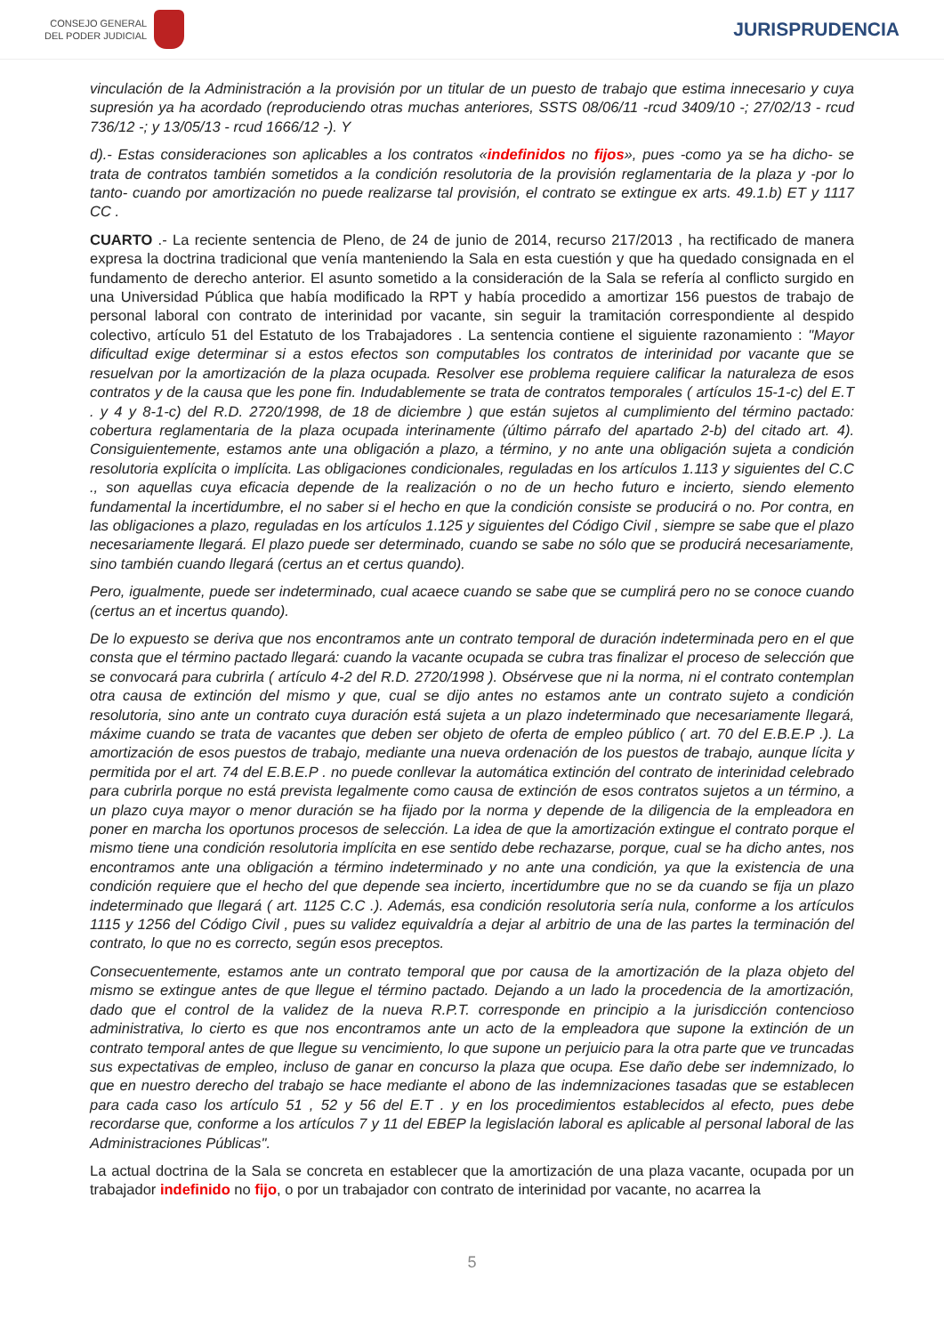CONSEJO GENERAL
DEL PODER JUDICIAL
JURISPRUDENCIA
vinculación de la Administración a la provisión por un titular de un puesto de trabajo que estima innecesario y cuya supresión ya ha acordado (reproduciendo otras muchas anteriores, SSTS 08/06/11 -rcud 3409/10 -; 27/02/13 - rcud 736/12 -; y 13/05/13 - rcud 1666/12 -). Y
d).- Estas consideraciones son aplicables a los contratos «indefinidos no fijos», pues -como ya se ha dicho- se trata de contratos también sometidos a la condición resolutoria de la provisión reglamentaria de la plaza y -por lo tanto- cuando por amortización no puede realizarse tal provisión, el contrato se extingue ex arts. 49.1.b) ET y 1117 CC .
CUARTO .- La reciente sentencia de Pleno, de 24 de junio de 2014, recurso 217/2013 , ha rectificado de manera expresa la doctrina tradicional que venía manteniendo la Sala en esta cuestión y que ha quedado consignada en el fundamento de derecho anterior. El asunto sometido a la consideración de la Sala se refería al conflicto surgido en una Universidad Pública que había modificado la RPT y había procedido a amortizar 156 puestos de trabajo de personal laboral con contrato de interinidad por vacante, sin seguir la tramitación correspondiente al despido colectivo, artículo 51 del Estatuto de los Trabajadores . La sentencia contiene el siguiente razonamiento : "Mayor dificultad exige determinar si a estos efectos son computables los contratos de interinidad por vacante que se resuelvan por la amortización de la plaza ocupada. Resolver ese problema requiere calificar la naturaleza de esos contratos y de la causa que les pone fin. Indudablemente se trata de contratos temporales ( artículos 15-1-c) del E.T . y 4 y 8-1-c) del R.D. 2720/1998, de 18 de diciembre ) que están sujetos al cumplimiento del término pactado: cobertura reglamentaria de la plaza ocupada interinamente (último párrafo del apartado 2-b) del citado art. 4). Consiguientemente, estamos ante una obligación a plazo, a término, y no ante una obligación sujeta a condición resolutoria explícita o implícita. Las obligaciones condicionales, reguladas en los artículos 1.113 y siguientes del C.C ., son aquellas cuya eficacia depende de la realización o no de un hecho futuro e incierto, siendo elemento fundamental la incertidumbre, el no saber si el hecho en que la condición consiste se producirá o no. Por contra, en las obligaciones a plazo, reguladas en los artículos 1.125 y siguientes del Código Civil , siempre se sabe que el plazo necesariamente llegará. El plazo puede ser determinado, cuando se sabe no sólo que se producirá necesariamente, sino también cuando llegará (certus an et certus quando).
Pero, igualmente, puede ser indeterminado, cual acaece cuando se sabe que se cumplirá pero no se conoce cuando (certus an et incertus quando).
De lo expuesto se deriva que nos encontramos ante un contrato temporal de duración indeterminada pero en el que consta que el término pactado llegará: cuando la vacante ocupada se cubra tras finalizar el proceso de selección que se convocará para cubrirla ( artículo 4-2 del R.D. 2720/1998 ). Obsérvese que ni la norma, ni el contrato contemplan otra causa de extinción del mismo y que, cual se dijo antes no estamos ante un contrato sujeto a condición resolutoria, sino ante un contrato cuya duración está sujeta a un plazo indeterminado que necesariamente llegará, máxime cuando se trata de vacantes que deben ser objeto de oferta de empleo público ( art. 70 del E.B.E.P .). La amortización de esos puestos de trabajo, mediante una nueva ordenación de los puestos de trabajo, aunque lícita y permitida por el art. 74 del E.B.E.P . no puede conllevar la automática extinción del contrato de interinidad celebrado para cubrirla porque no está prevista legalmente como causa de extinción de esos contratos sujetos a un término, a un plazo cuya mayor o menor duración se ha fijado por la norma y depende de la diligencia de la empleadora en poner en marcha los oportunos procesos de selección. La idea de que la amortización extingue el contrato porque el mismo tiene una condición resolutoria implícita en ese sentido debe rechazarse, porque, cual se ha dicho antes, nos encontramos ante una obligación a término indeterminado y no ante una condición, ya que la existencia de una condición requiere que el hecho del que depende sea incierto, incertidumbre que no se da cuando se fija un plazo indeterminado que llegará ( art. 1125 C.C .). Además, esa condición resolutoria sería nula, conforme a los artículos 1115 y 1256 del Código Civil , pues su validez equivaldría a dejar al arbitrio de una de las partes la terminación del contrato, lo que no es correcto, según esos preceptos.
Consecuentemente, estamos ante un contrato temporal que por causa de la amortización de la plaza objeto del mismo se extingue antes de que llegue el término pactado. Dejando a un lado la procedencia de la amortización, dado que el control de la validez de la nueva R.P.T. corresponde en principio a la jurisdicción contencioso administrativa, lo cierto es que nos encontramos ante un acto de la empleadora que supone la extinción de un contrato temporal antes de que llegue su vencimiento, lo que supone un perjuicio para la otra parte que ve truncadas sus expectativas de empleo, incluso de ganar en concurso la plaza que ocupa. Ese daño debe ser indemnizado, lo que en nuestro derecho del trabajo se hace mediante el abono de las indemnizaciones tasadas que se establecen para cada caso los artículo 51 , 52 y 56 del E.T . y en los procedimientos establecidos al efecto, pues debe recordarse que, conforme a los artículos 7 y 11 del EBEP la legislación laboral es aplicable al personal laboral de las Administraciones Públicas".
La actual doctrina de la Sala se concreta en establecer que la amortización de una plaza vacante, ocupada por un trabajador indefinido no fijo, o por un trabajador con contrato de interinidad por vacante, no acarrea la
5